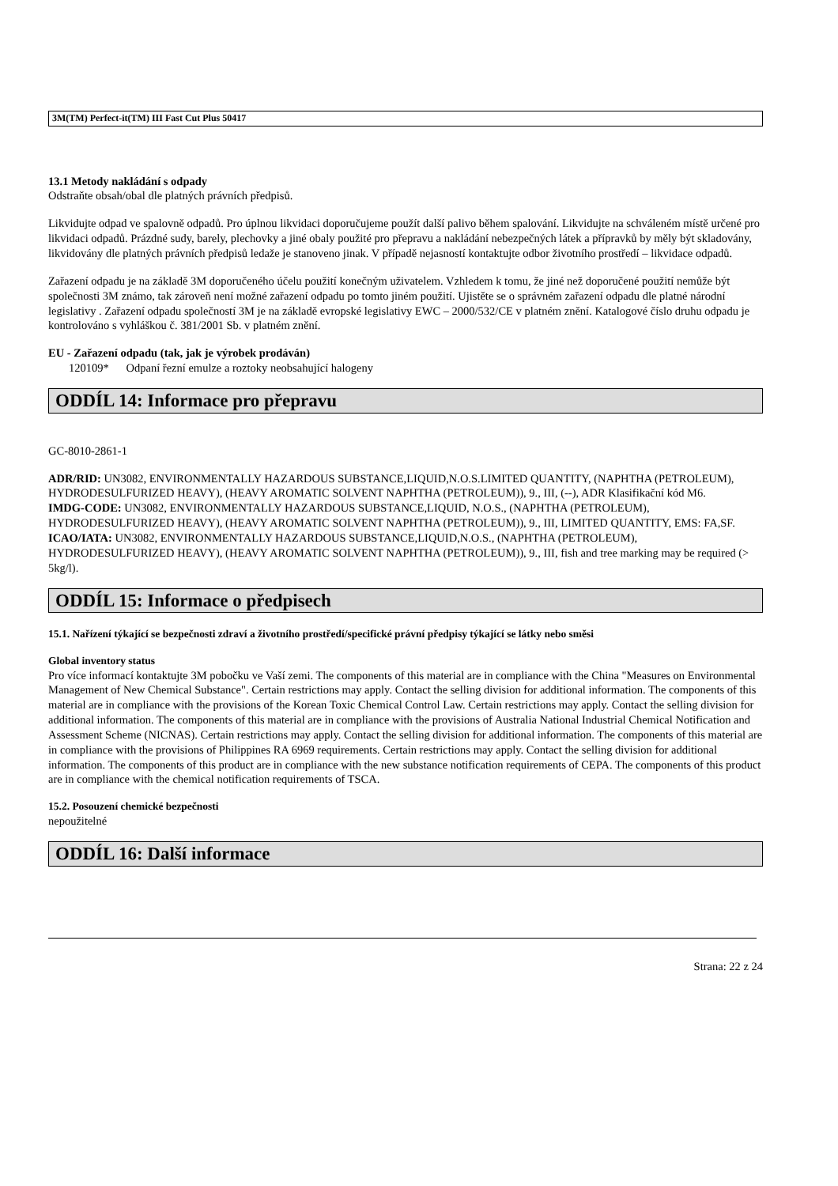3M(TM) Perfect-it(TM) III Fast Cut Plus 50417
13.1 Metody nakládání s odpady
Odstraňte obsah/obal dle platných právních předpisů.
Likvidujte odpad ve spalovně odpadů. Pro úplnou likvidaci doporučujeme použít další palivo během spalování. Likvidujte na schváleném místě určené pro likvidaci odpadů. Prázdné sudy, barely, plechovky a jiné obaly použité pro přepravu a nakládání nebezpečných látek a přípravků by měly být skladovány, likvidovány dle platných právních předpisů ledaže je stanoveno jinak. V případě nejasností kontaktujte odbor životního prostředí – likvidace odpadů.
Zařazení odpadu je na základě 3M doporučeného účelu použití konečným uživatelem. Vzhledem k tomu, že jiné než doporučené použití nemůže být společnosti 3M známo, tak zároveň není možné zařazení odpadu po tomto jiném použití. Ujistěte se o správném zařazení odpadu dle platné národní legislativy . Zařazení odpadu společností 3M je na základě evropské legislativy EWC – 2000/532/CE v platném znění. Katalogové číslo druhu odpadu je kontrolováno s vyhláškou č. 381/2001 Sb. v platném znění.
EU - Zařazení odpadu (tak, jak je výrobek prodáván)
120109* Odpaní řezní emulze a roztoky neobsahující halogeny
ODDÍL 14: Informace pro přepravu
GC-8010-2861-1
ADR/RID: UN3082, ENVIRONMENTALLY HAZARDOUS SUBSTANCE,LIQUID,N.O.S.LIMITED QUANTITY, (NAPHTHA (PETROLEUM), HYDRODESULFURIZED HEAVY), (HEAVY AROMATIC SOLVENT NAPHTHA (PETROLEUM)), 9., III, (--), ADR Klasifikační kód M6.
IMDG-CODE: UN3082, ENVIRONMENTALLY HAZARDOUS SUBSTANCE,LIQUID, N.O.S., (NAPHTHA (PETROLEUM), HYDRODESULFURIZED HEAVY), (HEAVY AROMATIC SOLVENT NAPHTHA (PETROLEUM)), 9., III, LIMITED QUANTITY, EMS: FA,SF.
ICAO/IATA: UN3082, ENVIRONMENTALLY HAZARDOUS SUBSTANCE,LIQUID,N.O.S., (NAPHTHA (PETROLEUM), HYDRODESULFURIZED HEAVY), (HEAVY AROMATIC SOLVENT NAPHTHA (PETROLEUM)), 9., III, fish and tree marking may be required (> 5kg/l).
ODDÍL 15: Informace o předpisech
15.1. Nařízení týkající se bezpečnosti zdraví a životního prostředí/specifické právní předpisy týkající se látky nebo směsi
Global inventory status
Pro více informací kontaktujte 3M pobočku ve Vaší zemi. The components of this material are in compliance with the China "Measures on Environmental Management of New Chemical Substance". Certain restrictions may apply. Contact the selling division for additional information. The components of this material are in compliance with the provisions of the Korean Toxic Chemical Control Law. Certain restrictions may apply. Contact the selling division for additional information. The components of this material are in compliance with the provisions of Australia National Industrial Chemical Notification and Assessment Scheme (NICNAS). Certain restrictions may apply. Contact the selling division for additional information. The components of this material are in compliance with the provisions of Philippines RA 6969 requirements. Certain restrictions may apply. Contact the selling division for additional information. The components of this product are in compliance with the new substance notification requirements of CEPA. The components of this product are in compliance with the chemical notification requirements of TSCA.
15.2. Posouzení chemické bezpečnosti
nepoužitelné
ODDÍL 16: Další informace
Strana: 22 z 24